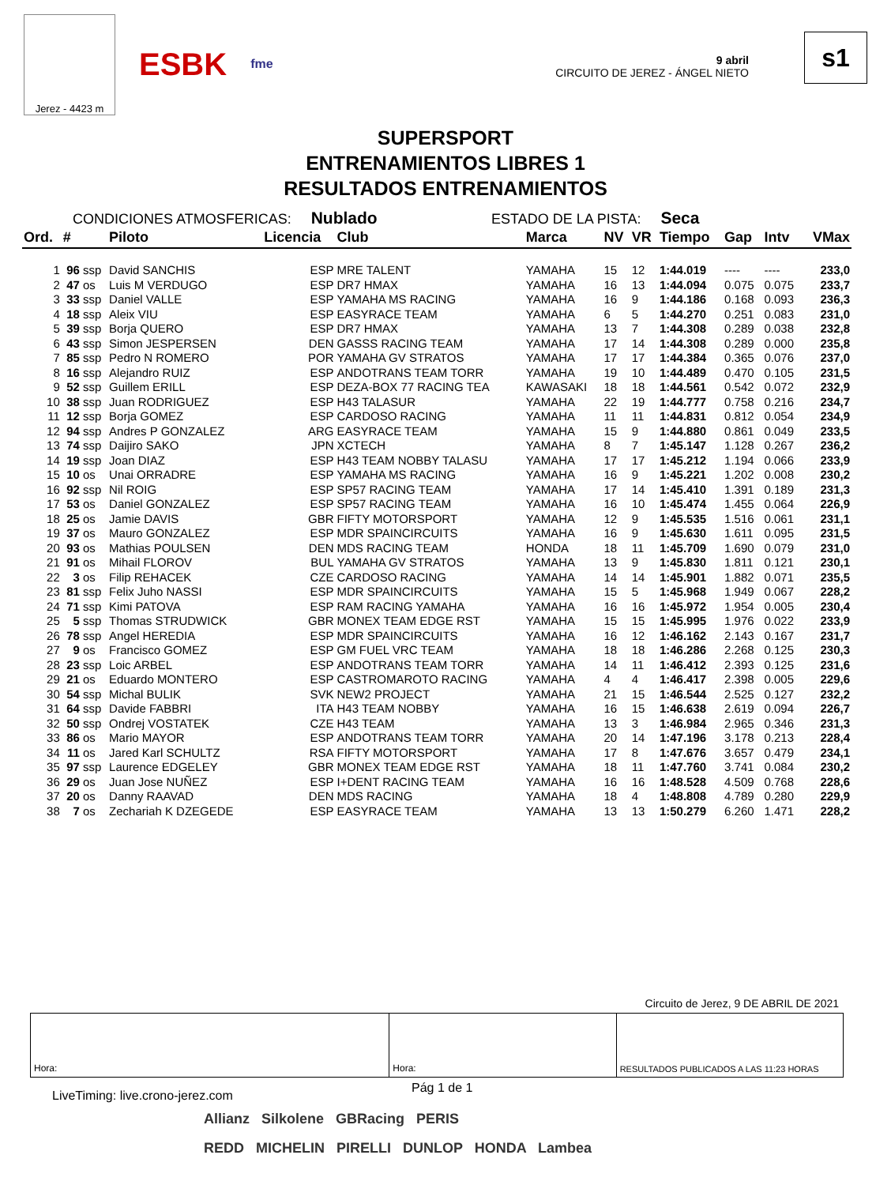Jerez - 4423 m
ESBK fme
9 abril
CIRCUITO DE JEREZ - ÁNGEL NIETO
s1
SUPERSPORT
ENTRENAMIENTOS LIBRES 1
RESULTADOS ENTRENAMIENTOS
CONDICIONES ATMOSFERICAS: Nublado ESTADO DE LA PISTA: Seca
| Ord. | # | | Piloto | Licencia | Club | Marca | NV | VR | Tiempo | Gap | Intv | VMax |
| --- | --- | --- | --- | --- | --- | --- | --- | --- | --- | --- | --- | --- |
| 1 | 96 | ssp | David SANCHIS | ESP | MRE TALENT | YAMAHA | 15 | 12 | 1:44.019 | ---- | ---- | 233,0 |
| 2 | 47 | os | Luis M VERDUGO | ESP | DR7 HMAX | YAMAHA | 16 | 13 | 1:44.094 | 0.075 | 0.075 | 233,7 |
| 3 | 33 | ssp | Daniel VALLE | ESP | YAMAHA MS RACING | YAMAHA | 16 | 9 | 1:44.186 | 0.168 | 0.093 | 236,3 |
| 4 | 18 | ssp | Aleix VIU | ESP | EASYRACE TEAM | YAMAHA | 6 | 5 | 1:44.270 | 0.251 | 0.083 | 231,0 |
| 5 | 39 | ssp | Borja QUERO | ESP | DR7 HMAX | YAMAHA | 13 | 7 | 1:44.308 | 0.289 | 0.038 | 232,8 |
| 6 | 43 | ssp | Simon JESPERSEN | DEN | GASSS RACING TEAM | YAMAHA | 17 | 14 | 1:44.308 | 0.289 | 0.000 | 235,8 |
| 7 | 85 | ssp | Pedro N ROMERO | POR | YAMAHA GV STRATOS | YAMAHA | 17 | 17 | 1:44.384 | 0.365 | 0.076 | 237,0 |
| 8 | 16 | ssp | Alejandro RUIZ | ESP | ANDOTRANS TEAM TORR | YAMAHA | 19 | 10 | 1:44.489 | 0.470 | 0.105 | 231,5 |
| 9 | 52 | ssp | Guillem ERILL | ESP | DEZA-BOX 77 RACING TEA | KAWASAKI | 18 | 18 | 1:44.561 | 0.542 | 0.072 | 232,9 |
| 10 | 38 | ssp | Juan RODRIGUEZ | ESP | H43 TALASUR | YAMAHA | 22 | 19 | 1:44.777 | 0.758 | 0.216 | 234,7 |
| 11 | 12 | ssp | Borja GOMEZ | ESP | CARDOSO RACING | YAMAHA | 11 | 11 | 1:44.831 | 0.812 | 0.054 | 234,9 |
| 12 | 94 | ssp | Andres P GONZALEZ | ARG | EASYRACE TEAM | YAMAHA | 15 | 9 | 1:44.880 | 0.861 | 0.049 | 233,5 |
| 13 | 74 | ssp | Daijiro SAKO | JPN | XCTECH | YAMAHA | 8 | 7 | 1:45.147 | 1.128 | 0.267 | 236,2 |
| 14 | 19 | ssp | Joan DIAZ | ESP | H43 TEAM NOBBY TALASU | YAMAHA | 17 | 17 | 1:45.212 | 1.194 | 0.066 | 233,9 |
| 15 | 10 | os | Unai ORRADRE | ESP | YAMAHA MS RACING | YAMAHA | 16 | 9 | 1:45.221 | 1.202 | 0.008 | 230,2 |
| 16 | 92 | ssp | Nil ROIG | ESP | SP57 RACING TEAM | YAMAHA | 17 | 14 | 1:45.410 | 1.391 | 0.189 | 231,3 |
| 17 | 53 | os | Daniel GONZALEZ | ESP | SP57 RACING TEAM | YAMAHA | 16 | 10 | 1:45.474 | 1.455 | 0.064 | 226,9 |
| 18 | 25 | os | Jamie DAVIS | GBR | FIFTY MOTORSPORT | YAMAHA | 12 | 9 | 1:45.535 | 1.516 | 0.061 | 231,1 |
| 19 | 37 | os | Mauro GONZALEZ | ESP | MDR SPAINCIRCUITS | YAMAHA | 16 | 9 | 1:45.630 | 1.611 | 0.095 | 231,5 |
| 20 | 93 | os | Mathias POULSEN | DEN | MDS RACING TEAM | HONDA | 18 | 11 | 1:45.709 | 1.690 | 0.079 | 231,0 |
| 21 | 91 | os | Mihail FLOROV | BUL | YAMAHA GV STRATOS | YAMAHA | 13 | 9 | 1:45.830 | 1.811 | 0.121 | 230,1 |
| 22 | 3 | os | Filip REHACEK | CZE | CARDOSO RACING | YAMAHA | 14 | 14 | 1:45.901 | 1.882 | 0.071 | 235,5 |
| 23 | 81 | ssp | Felix Juho NASSI | ESP | MDR SPAINCIRCUITS | YAMAHA | 15 | 5 | 1:45.968 | 1.949 | 0.067 | 228,2 |
| 24 | 71 | ssp | Kimi PATOVA | ESP | RAM RACING YAMAHA | YAMAHA | 16 | 16 | 1:45.972 | 1.954 | 0.005 | 230,4 |
| 25 | 5 | ssp | Thomas STRUDWICK | GBR | MONEX TEAM EDGE RST | YAMAHA | 15 | 15 | 1:45.995 | 1.976 | 0.022 | 233,9 |
| 26 | 78 | ssp | Angel HEREDIA | ESP | MDR SPAINCIRCUITS | YAMAHA | 16 | 12 | 1:46.162 | 2.143 | 0.167 | 231,7 |
| 27 | 9 | os | Francisco GOMEZ | ESP | GM FUEL VRC TEAM | YAMAHA | 18 | 18 | 1:46.286 | 2.268 | 0.125 | 230,3 |
| 28 | 23 | ssp | Loic ARBEL | ESP | ANDOTRANS TEAM TORR | YAMAHA | 14 | 11 | 1:46.412 | 2.393 | 0.125 | 231,6 |
| 29 | 21 | os | Eduardo MONTERO | ESP | CASTROMAROTO RACING | YAMAHA | 4 | 4 | 1:46.417 | 2.398 | 0.005 | 229,6 |
| 30 | 54 | ssp | Michal BULIK | SVK | NEW2 PROJECT | YAMAHA | 21 | 15 | 1:46.544 | 2.525 | 0.127 | 232,2 |
| 31 | 64 | ssp | Davide FABBRI | ITA | H43 TEAM NOBBY | YAMAHA | 16 | 15 | 1:46.638 | 2.619 | 0.094 | 226,7 |
| 32 | 50 | ssp | Ondrej VOSTATEK | CZE | H43 TEAM | YAMAHA | 13 | 3 | 1:46.984 | 2.965 | 0.346 | 231,3 |
| 33 | 86 | os | Mario MAYOR | ESP | ANDOTRANS TEAM TORR | YAMAHA | 20 | 14 | 1:47.196 | 3.178 | 0.213 | 228,4 |
| 34 | 11 | os | Jared Karl SCHULTZ | RSA | FIFTY MOTORSPORT | YAMAHA | 17 | 8 | 1:47.676 | 3.657 | 0.479 | 234,1 |
| 35 | 97 | ssp | Laurence EDGELEY | GBR | MONEX TEAM EDGE RST | YAMAHA | 18 | 11 | 1:47.760 | 3.741 | 0.084 | 230,2 |
| 36 | 29 | os | Juan Jose NUÑEZ | ESP | I+DENT RACING TEAM | YAMAHA | 16 | 16 | 1:48.528 | 4.509 | 0.768 | 228,6 |
| 37 | 20 | os | Danny RAAVAD | DEN | MDS RACING | YAMAHA | 18 | 4 | 1:48.808 | 4.789 | 0.280 | 229,9 |
| 38 | 7 | os | Zechariah K DZEGEDE | ESP | EASYRACE TEAM | YAMAHA | 13 | 13 | 1:50.279 | 6.260 | 1.471 | 228,2 |
Circuito de Jerez, 9 DE ABRIL DE 2021
Hora: Hora: RESULTADOS PUBLICADOS A LAS 11:23 HORAS
LiveTiming: live.crono-jerez.com Pág 1 de 1
Allianz Silkolene GBRacing PERIS
REDD MICHELIN PIRELLI DUNLOP HONDA Lambea